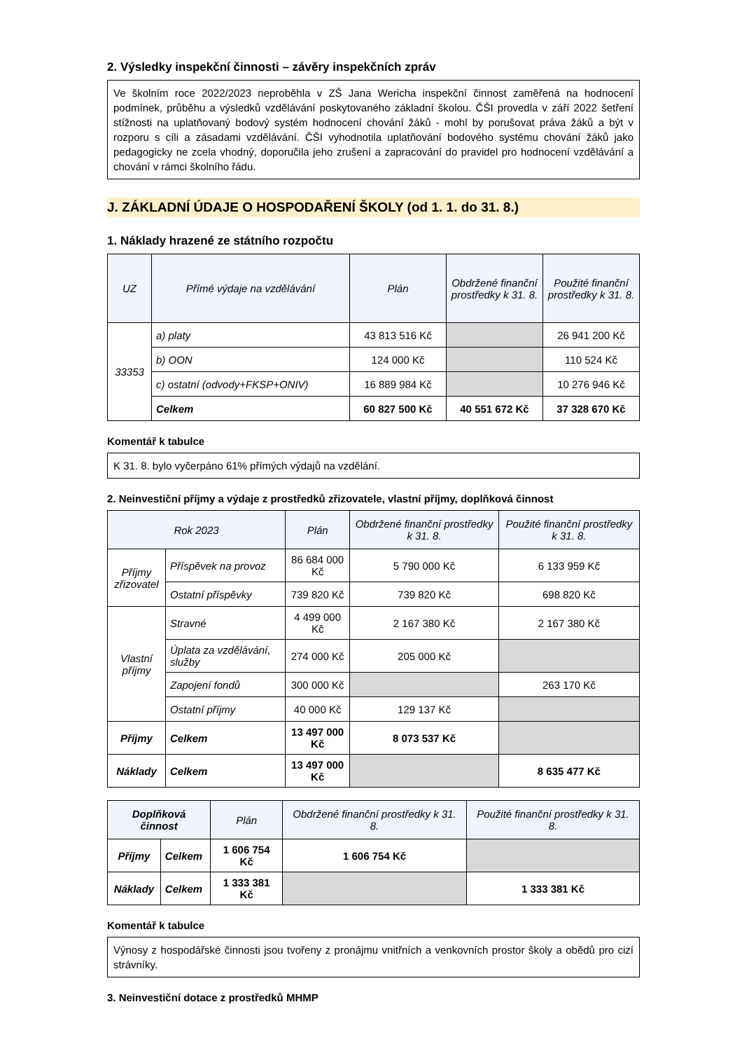2. Výsledky inspekční činnosti – závěry inspekčních zpráv
Ve školním roce 2022/2023 neproběhla v ZŠ Jana Wericha inspekční činnost zaměřená na hodnocení podmínek, průběhu a výsledků vzdělávání poskytovaného základní školou. ČŠI provedla v září 2022 šetření stížnosti na uplatňovaný bodový systém hodnocení chování žáků - mohl by porušovat práva žáků a být v rozporu s cíli a zásadami vzdělávání. ČŠI vyhodnotila uplatňování bodového systému chování žáků jako pedagogicky ne zcela vhodný, doporučila jeho zrušení a zapracování do pravidel pro hodnocení vzdělávání a chování v rámci školního řádu.
J. ZÁKLADNÍ ÚDAJE O HOSPODAŘENÍ ŠKOLY (od 1. 1. do 31. 8.)
1. Náklady hrazené ze státního rozpočtu
| UZ | Přímé výdaje na vzdělávání | Plán | Obdržené finanční prostředky k 31. 8. | Použité finanční prostředky k 31. 8. |
| --- | --- | --- | --- | --- |
| 33353 | a) platy | 43 813 516 Kč | | 26 941 200 Kč |
| | b) OON | 124 000 Kč | | 110 524 Kč |
| | c) ostatní (odvody+FKSP+ONIV) | 16 889 984 Kč | | 10 276 946 Kč |
| | Celkem | 60 827 500 Kč | 40 551 672 Kč | 37 328 670 Kč |
Komentář k tabulce
K 31. 8. bylo vyčerpáno 61% přímých výdajů na vzdělání.
2. Neinvestiční příjmy a výdaje z prostředků zřizovatele, vlastní příjmy, doplňková činnost
| Rok 2023 | | Plán | Obdržené finanční prostředky k 31. 8. | Použité finanční prostředky k 31. 8. |
| --- | --- | --- | --- | --- |
| Příjmy zřizovatel | Příspěvek na provoz | 86 684 000 Kč | 5 790 000 Kč | 6 133 959 Kč |
| | Ostatní příspěvky | 739 820 Kč | 739 820 Kč | 698 820 Kč |
| Vlastní příjmy | Stravné | 4 499 000 Kč | 2 167 380 Kč | 2 167 380 Kč |
| | Úplata za vzdělávání, služby | 274 000 Kč | 205 000 Kč | |
| | Zapojení fondů | 300 000 Kč | | 263 170 Kč |
| | Ostatní příjmy | 40 000 Kč | 129 137 Kč | |
| Příjmy | Celkem | 13 497 000 Kč | 8 073 537 Kč | |
| Náklady | Celkem | 13 497 000 Kč | | 8 635 477 Kč |
| Doplňková činnost | | Plán | Obdržené finanční prostředky k 31. 8. | Použité finanční prostředky k 31. 8. |
| --- | --- | --- | --- | --- |
| Příjmy | Celkem | 1 606 754 Kč | 1 606 754 Kč | |
| Náklady | Celkem | 1 333 381 Kč | | 1 333 381 Kč |
Komentář k tabulce
Výnosy z hospodářské činnosti jsou tvořeny z pronájmu vnitřních a venkovních prostor školy a obědů pro cizí strávníky.
3. Neinvestiční dotace z prostředků MHMP